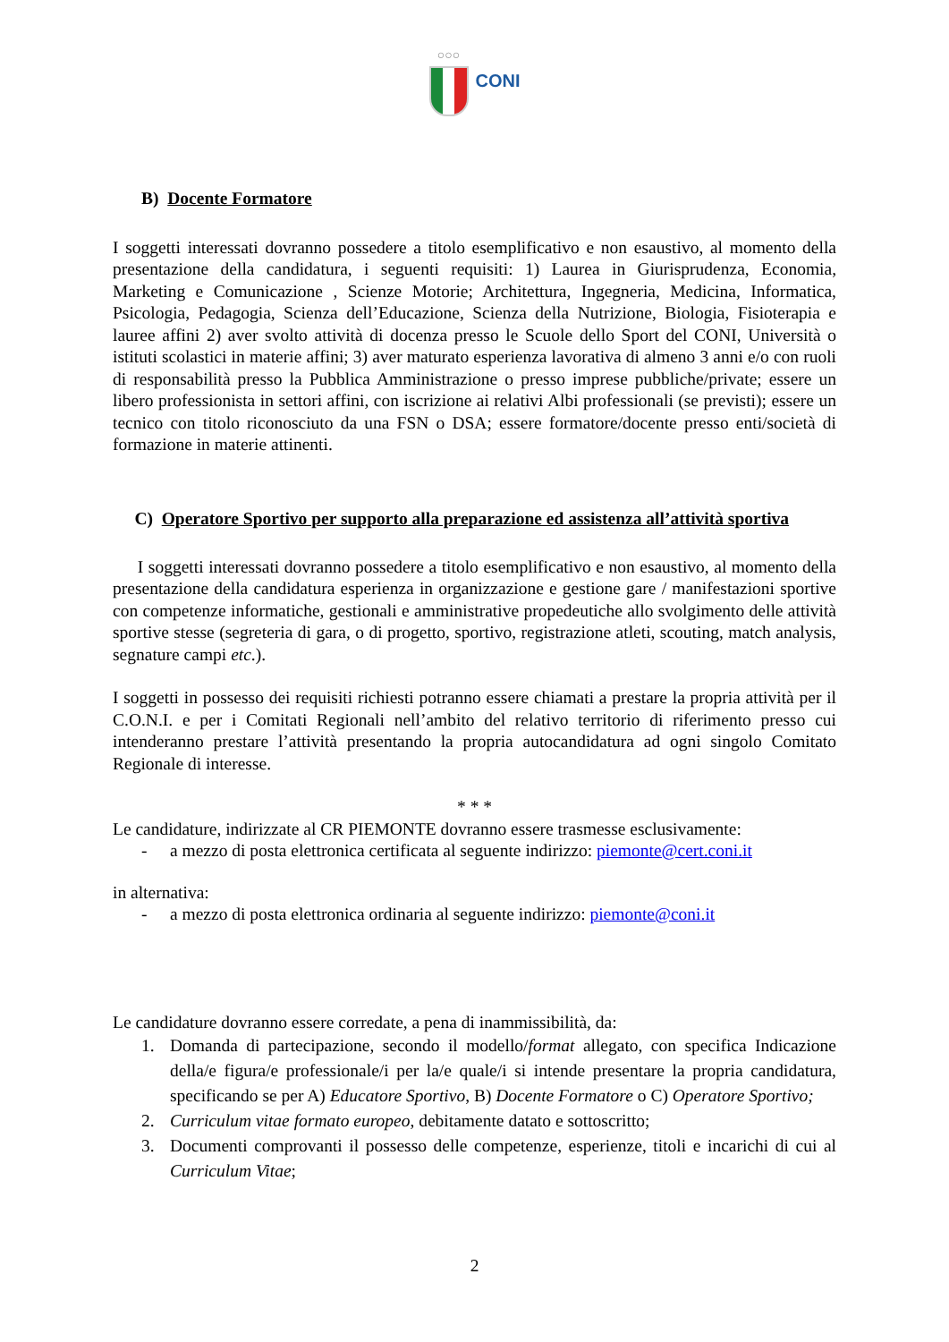○○○
CONI
B) Docente Formatore
I soggetti interessati dovranno possedere a titolo esemplificativo e non esaustivo, al momento della presentazione della candidatura, i seguenti requisiti: 1) Laurea in Giurisprudenza, Economia, Marketing e Comunicazione , Scienze Motorie; Architettura, Ingegneria, Medicina, Informatica, Psicologia, Pedagogia, Scienza dell’Educazione, Scienza della Nutrizione, Biologia, Fisioterapia e lauree affini 2) aver svolto attività di docenza presso le Scuole dello Sport del CONI, Università o istituti scolastici in materie affini; 3) aver maturato esperienza lavorativa di almeno 3 anni e/o con ruoli di responsabilità presso la Pubblica Amministrazione o presso imprese pubbliche/private; essere un libero professionista in settori affini, con iscrizione ai relativi Albi professionali (se previsti); essere un tecnico con titolo riconosciuto da una FSN o DSA; essere formatore/docente presso enti/società di formazione in materie attinenti.
C) Operatore Sportivo per supporto alla preparazione ed assistenza all’attività sportiva
I soggetti interessati dovranno possedere a titolo esemplificativo e non esaustivo, al momento della presentazione della candidatura esperienza in organizzazione e gestione gare / manifestazioni sportive con competenze informatiche, gestionali e amministrative propedeutiche allo svolgimento delle attività sportive stesse (segreteria di gara, o di progetto, sportivo, registrazione atleti, scouting, match analysis, segnature campi etc.).
I soggetti in possesso dei requisiti richiesti potranno essere chiamati a prestare la propria attività per il C.O.N.I. e per i Comitati Regionali nell’ambito del relativo territorio di riferimento presso cui intenderanno prestare l’attività presentando la propria autocandidatura ad ogni singolo Comitato Regionale di interesse.
* * *
Le candidature, indirizzate al CR PIEMONTE dovranno essere trasmesse esclusivamente:
- a mezzo di posta elettronica certificata al seguente indirizzo: piemonte@cert.coni.it
in alternativa:
- a mezzo di posta elettronica ordinaria al seguente indirizzo: piemonte@coni.it
Le candidature dovranno essere corredate, a pena di inammissibilità, da:
1. Domanda di partecipazione, secondo il modello/format allegato, con specifica Indicazione della/e figura/e professionale/i per la/e quale/i si intende presentare la propria candidatura, specificando se per A) Educatore Sportivo, B) Docente Formatore o C) Operatore Sportivo;
2. Curriculum vitae formato europeo, debitamente datato e sottoscritto;
3. Documenti comprovanti il possesso delle competenze, esperienze, titoli e incarichi di cui al Curriculum Vitae;
2